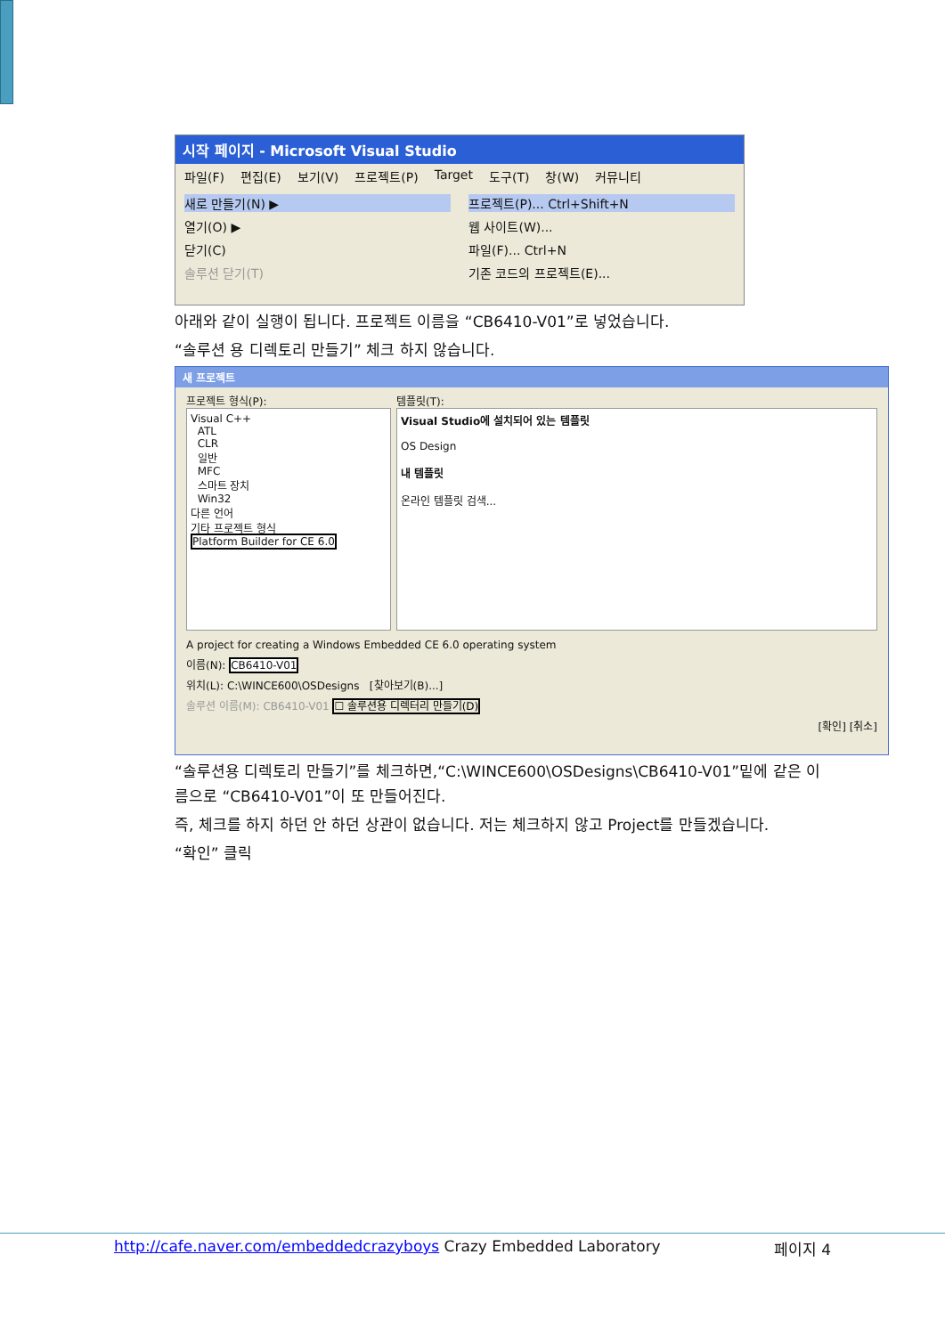시작 페이지 - Microsoft Visual Studio
파일(F) 편집(E) 보기(V) 프로젝트(P) Target 도구(T) 창(W) 커뮤니티
새로 만들기(N) ▶
열기(O) ▶
닫기(C)
솔루션 닫기(T)
프로젝트(P)... Ctrl+Shift+N
웹 사이트(W)...
파일(F)... Ctrl+N
기존 코드의 프로젝트(E)...
아래와 같이 실행이 됩니다. 프로젝트 이름을 “CB6410-V01”로 넣었습니다.
“솔루션 용 디렉토리 만들기” 체크 하지 않습니다.
새 프로젝트
프로젝트 형식(P):
Visual C++
ATL
CLR
일반
MFC
스마트 장치
Win32
다른 언어
기타 프로젝트 형식
Platform Builder for CE 6.0
템플릿(T):
Visual Studio에 설치되어 있는 템플릿
OS Design
내 템플릿
온라인 템플릿 검색...
A project for creating a Windows Embedded CE 6.0 operating system
이름(N): CB6410-V01
위치(L): C:\WINCE600\OSDesigns [찾아보기(B)...]
솔루션 이름(M): CB6410-V01 ☐ 솔루션용 디렉터리 만들기(D)
[확인] [취소]
“솔루션용 디렉토리 만들기”를 체크하면,“C:\WINCE600\OSDesigns\CB6410-V01”밑에 같은 이름으로 “CB6410-V01”이 또 만들어진다.
즉, 체크를 하지 하던 안 하던 상관이 없습니다. 저는 체크하지 않고 Project를 만들겠습니다.
“확인” 클릭
http://cafe.naver.com/embeddedcrazyboys Crazy Embedded Laboratory 페이지 4